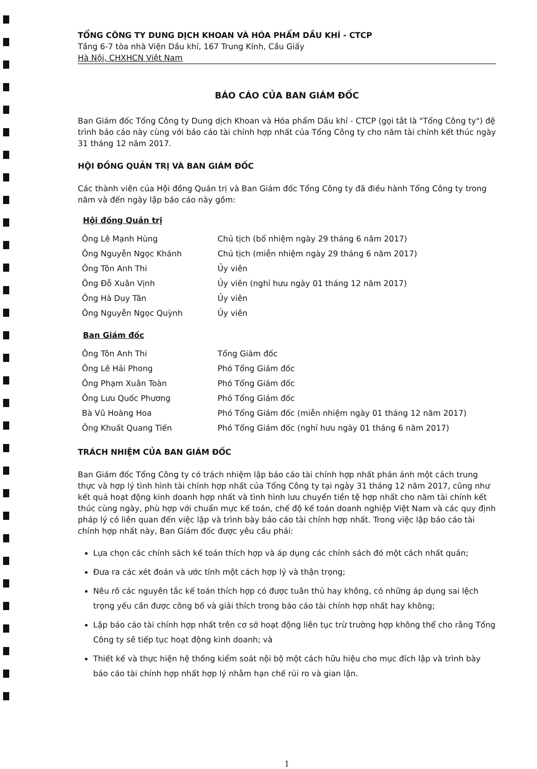TỔNG CÔNG TY DUNG DỊCH KHOAN VÀ HÓA PHẨM DẦU KHÍ - CTCP
Tầng 6-7 tòa nhà Viện Dầu khí, 167 Trung Kính, Cầu Giấy
Hà Nội, CHXHCN Việt Nam
BÁO CÁO CỦA BAN GIÁM ĐỐC
Ban Giám đốc Tổng Công ty Dung dịch Khoan và Hóa phẩm Dầu khí - CTCP (gọi tắt là "Tổng Công ty") đệ trình báo cáo này cùng với báo cáo tài chính hợp nhất của Tổng Công ty cho năm tài chính kết thúc ngày 31 tháng 12 năm 2017.
HỘI ĐỒNG QUẢN TRỊ VÀ BAN GIÁM ĐỐC
Các thành viên của Hội đồng Quản trị và Ban Giám đốc Tổng Công ty đã điều hành Tổng Công ty trong năm và đến ngày lập báo cáo này gồm:
Hội đồng Quản trị
| Ông Lê Mạnh Hùng | Chủ tịch (bổ nhiệm ngày 29 tháng 6 năm 2017) |
| Ông Nguyễn Ngọc Khánh | Chủ tịch (miễn nhiệm ngày 29 tháng 6 năm 2017) |
| Ông Tôn Anh Thi | Ủy viên |
| Ông Đỗ Xuân Vịnh | Ủy viên (nghỉ hưu ngày 01 tháng 12 năm 2017) |
| Ông Hà Duy Tân | Ủy viên |
| Ông Nguyễn Ngọc Quỳnh | Ủy viên |
Ban Giám đốc
| Ông Tôn Anh Thi | Tổng Giám đốc |
| Ông Lê Hải Phong | Phó Tổng Giám đốc |
| Ông Phạm Xuân Toàn | Phó Tổng Giám đốc |
| Ông Lưu Quốc Phương | Phó Tổng Giám đốc |
| Bà Vũ Hoàng Hoa | Phó Tổng Giám đốc (miễn nhiệm ngày 01 tháng 12 năm 2017) |
| Ông Khuất Quang Tiến | Phó Tổng Giám đốc (nghỉ hưu ngày 01 tháng 6 năm 2017) |
TRÁCH NHIỆM CỦA BAN GIÁM ĐỐC
Ban Giám đốc Tổng Công ty có trách nhiệm lập báo cáo tài chính hợp nhất phản ánh một cách trung thực và hợp lý tình hình tài chính hợp nhất của Tổng Công ty tại ngày 31 tháng 12 năm 2017, cũng như kết quả hoạt động kinh doanh hợp nhất và tình hình lưu chuyển tiền tệ hợp nhất cho năm tài chính kết thúc cùng ngày, phù hợp với chuẩn mực kế toán, chế độ kế toán doanh nghiệp Việt Nam và các quy định pháp lý có liên quan đến việc lập và trình bày báo cáo tài chính hợp nhất. Trong việc lập báo cáo tài chính hợp nhất này, Ban Giám đốc được yêu cầu phải:
Lựa chọn các chính sách kế toán thích hợp và áp dụng các chính sách đó một cách nhất quán;
Đưa ra các xét đoán và ước tính một cách hợp lý và thận trọng;
Nêu rõ các nguyên tắc kế toán thích hợp có được tuân thủ hay không, có những áp dụng sai lệch trọng yếu cần được công bố và giải thích trong báo cáo tài chính hợp nhất hay không;
Lập báo cáo tài chính hợp nhất trên cơ sở hoạt động liên tục trừ trường hợp không thể cho rằng Tổng Công ty sẽ tiếp tục hoạt động kinh doanh; và
Thiết kế và thực hiện hệ thống kiểm soát nội bộ một cách hữu hiệu cho mục đích lập và trình bày báo cáo tài chính hợp nhất hợp lý nhằm hạn chế rủi ro và gian lận.
1